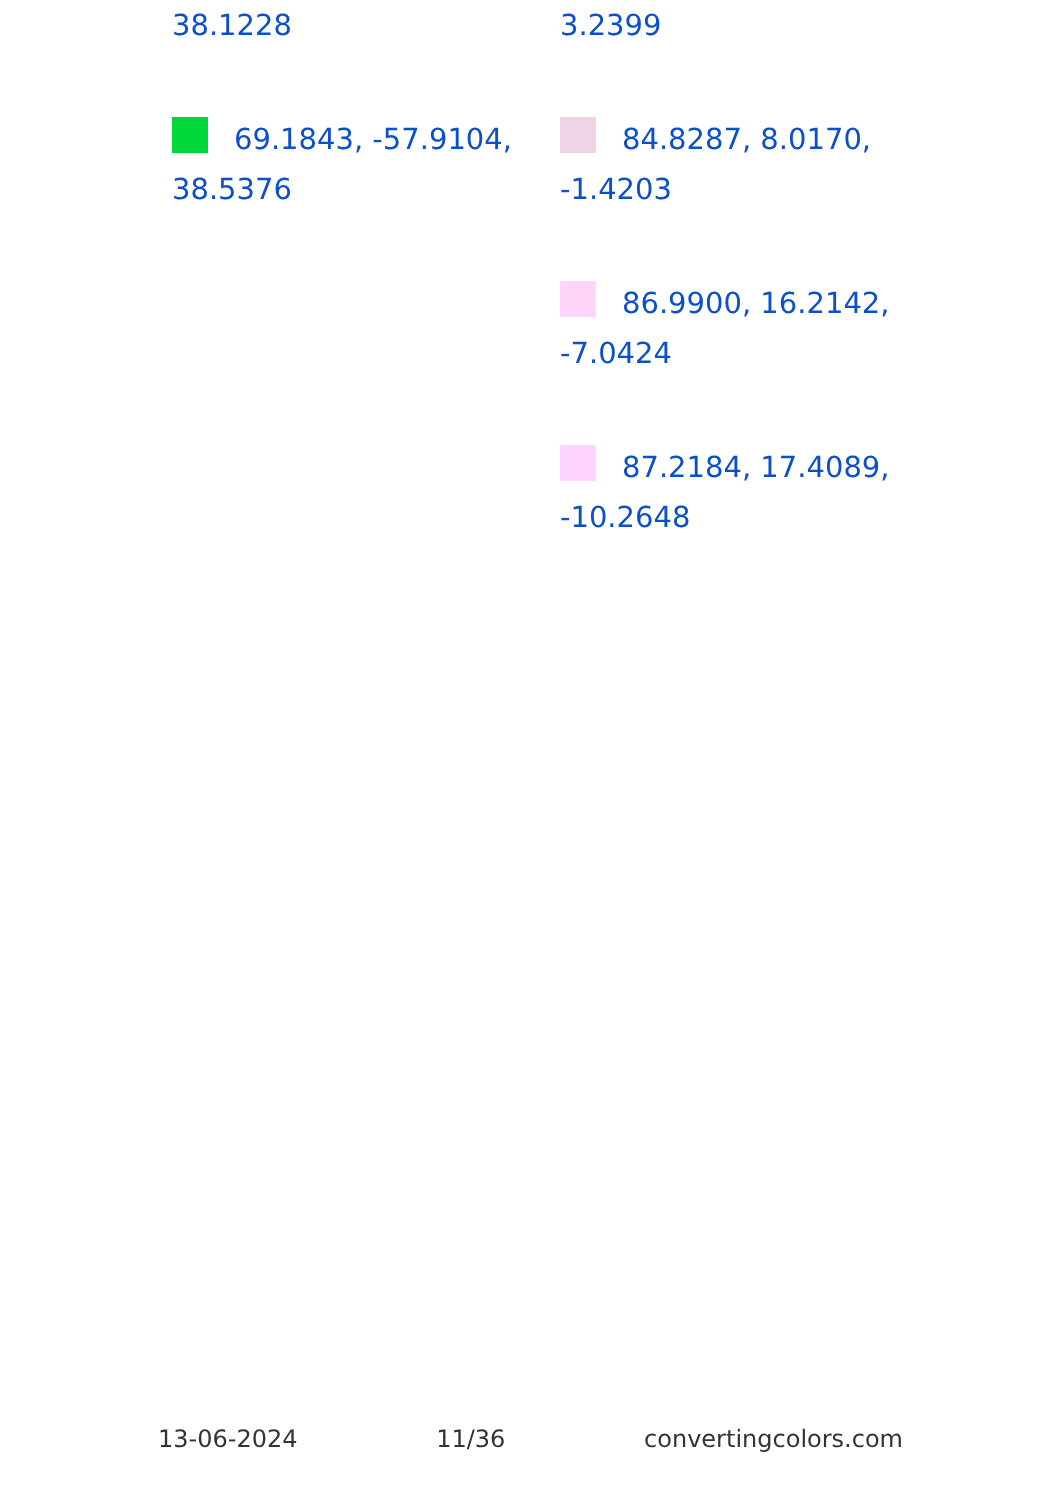38.1228
69.1843, -57.9104, 38.5376
3.2399
84.8287, 8.0170, -1.4203
86.9900, 16.2142, -7.0424
87.2184, 17.4089, -10.2648
13-06-2024 11/36 convertingcolors.com